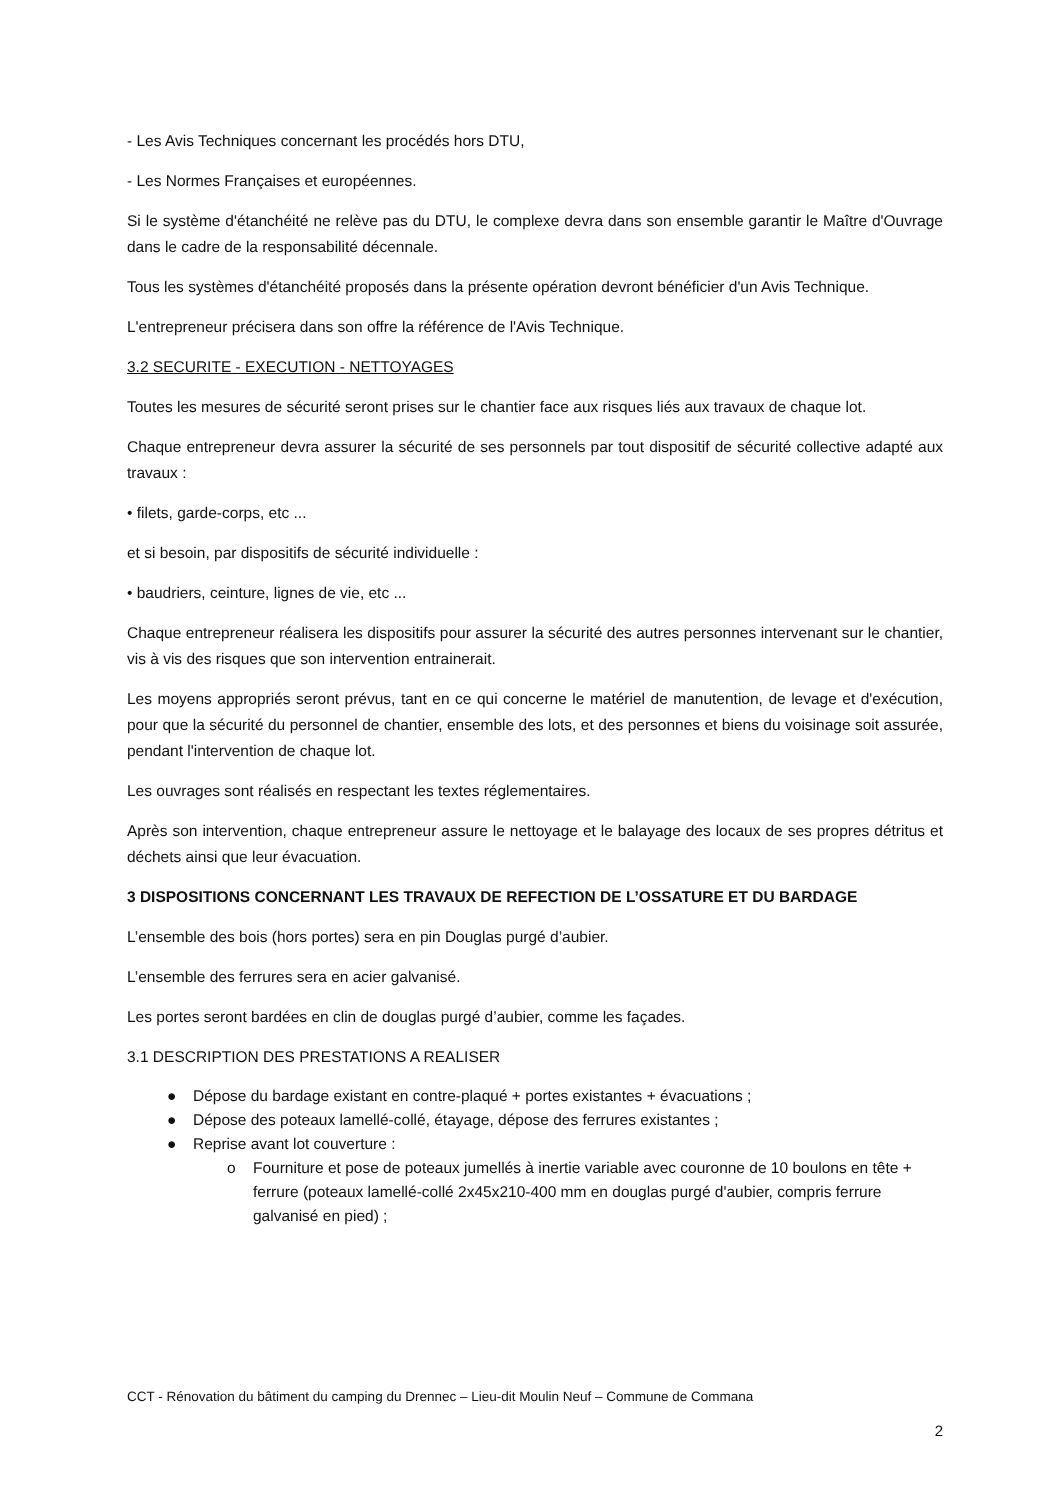- Les Avis Techniques concernant les procédés hors DTU,
- Les Normes Françaises et européennes.
Si le système d'étanchéité ne relève pas du DTU, le complexe devra dans son ensemble garantir le Maître d'Ouvrage dans le cadre de la responsabilité décennale.
Tous les systèmes d'étanchéité proposés dans la présente opération devront bénéficier d'un Avis Technique.
L'entrepreneur précisera dans son offre la référence de l'Avis Technique.
3.2 SECURITE - EXECUTION - NETTOYAGES
Toutes les mesures de sécurité seront prises sur le chantier face aux risques liés aux travaux de chaque lot.
Chaque entrepreneur devra assurer la sécurité de ses personnels par tout dispositif de sécurité collective adapté aux travaux :
• filets, garde-corps, etc ...
et si besoin, par dispositifs de sécurité individuelle :
• baudriers, ceinture, lignes de vie, etc ...
Chaque entrepreneur réalisera les dispositifs pour assurer la sécurité des autres personnes intervenant sur le chantier, vis à vis des risques que son intervention entrainerait.
Les moyens appropriés seront prévus, tant en ce qui concerne le matériel de manutention, de levage et d'exécution, pour que la sécurité du personnel de chantier, ensemble des lots, et des personnes et biens du voisinage soit assurée, pendant l'intervention de chaque lot.
Les ouvrages sont réalisés en respectant les textes réglementaires.
Après son intervention, chaque entrepreneur assure le nettoyage et le balayage des locaux de ses propres détritus et déchets ainsi que leur évacuation.
3 DISPOSITIONS CONCERNANT LES TRAVAUX DE REFECTION DE L’OSSATURE ET DU BARDAGE
L’ensemble des bois (hors portes) sera en pin Douglas purgé d’aubier.
L’ensemble des ferrures sera en acier galvanisé.
Les portes seront bardées en clin de douglas purgé d’aubier, comme les façades.
3.1 DESCRIPTION DES PRESTATIONS A REALISER
● Dépose du bardage existant en contre-plaqué + portes existantes + évacuations ;
● Dépose des poteaux lamellé-collé, étayage, dépose des ferrures existantes ;
● Reprise avant lot couverture :
o Fourniture et pose de poteaux jumellés à inertie variable avec couronne de 10 boulons en tête + ferrure (poteaux lamellé-collé 2x45x210-400 mm en douglas purgé d'aubier, compris ferrure galvanisé en pied) ;
CCT - Rénovation du bâtiment du camping du Drennec – Lieu-dit Moulin Neuf – Commune de Commana
2